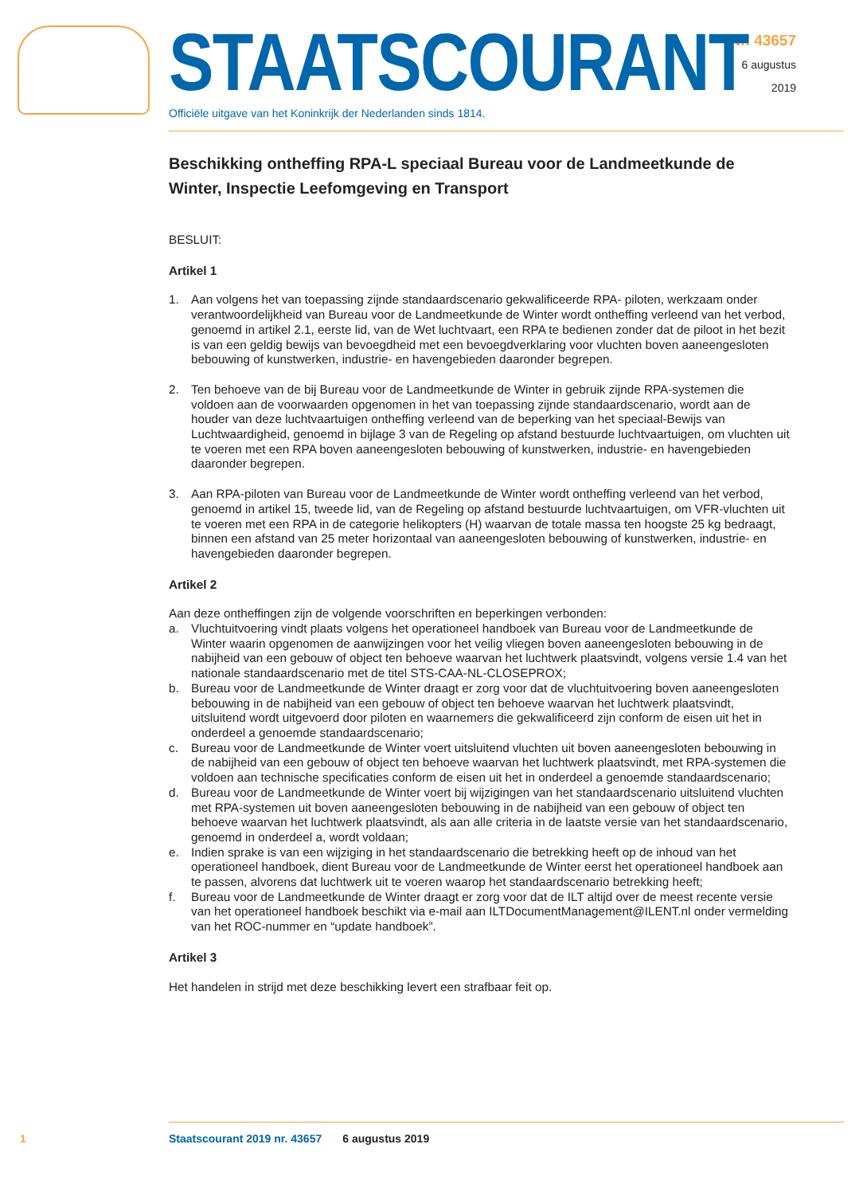Nr. 43657
6 augustus
2019
STAATSCOURANT
Officiële uitgave van het Koninkrijk der Nederlanden sinds 1814.
Beschikking ontheffing RPA-L speciaal Bureau voor de Landmeetkunde de Winter, Inspectie Leefomgeving en Transport
BESLUIT:
Artikel 1
1. Aan volgens het van toepassing zijnde standaardscenario gekwalificeerde RPA- piloten, werkzaam onder verantwoordelijkheid van Bureau voor de Landmeetkunde de Winter wordt ontheffing verleend van het verbod, genoemd in artikel 2.1, eerste lid, van de Wet luchtvaart, een RPA te bedienen zonder dat de piloot in het bezit is van een geldig bewijs van bevoegdheid met een bevoegdverklaring voor vluchten boven aaneengesloten bebouwing of kunstwerken, industrie- en havengebieden daaronder begrepen.
2. Ten behoeve van de bij Bureau voor de Landmeetkunde de Winter in gebruik zijnde RPA-systemen die voldoen aan de voorwaarden opgenomen in het van toepassing zijnde standaardscenario, wordt aan de houder van deze luchtvaartuigen ontheffing verleend van de beperking van het speciaal-Bewijs van Luchtwaardigheid, genoemd in bijlage 3 van de Regeling op afstand bestuurde luchtvaartuigen, om vluchten uit te voeren met een RPA boven aaneengesloten bebouwing of kunstwerken, industrie- en havengebieden daaronder begrepen.
3. Aan RPA-piloten van Bureau voor de Landmeetkunde de Winter wordt ontheffing verleend van het verbod, genoemd in artikel 15, tweede lid, van de Regeling op afstand bestuurde luchtvaartuigen, om VFR-vluchten uit te voeren met een RPA in de categorie helikopters (H) waarvan de totale massa ten hoogste 25 kg bedraagt, binnen een afstand van 25 meter horizontaal van aaneengesloten bebouwing of kunstwerken, industrie- en havengebieden daaronder begrepen.
Artikel 2
Aan deze ontheffingen zijn de volgende voorschriften en beperkingen verbonden:
a. Vluchtuitvoering vindt plaats volgens het operationeel handboek van Bureau voor de Landmeetkunde de Winter waarin opgenomen de aanwijzingen voor het veilig vliegen boven aaneengesloten bebouwing in de nabijheid van een gebouw of object ten behoeve waarvan het luchtwerk plaatsvindt, volgens versie 1.4 van het nationale standaardscenario met de titel STS-CAA-NL-CLOSEPROX;
b. Bureau voor de Landmeetkunde de Winter draagt er zorg voor dat de vluchtuitvoering boven aaneengesloten bebouwing in de nabijheid van een gebouw of object ten behoeve waarvan het luchtwerk plaatsvindt, uitsluitend wordt uitgevoerd door piloten en waarnemers die gekwalificeerd zijn conform de eisen uit het in onderdeel a genoemde standaardscenario;
c. Bureau voor de Landmeetkunde de Winter voert uitsluitend vluchten uit boven aaneengesloten bebouwing in de nabijheid van een gebouw of object ten behoeve waarvan het luchtwerk plaatsvindt, met RPA-systemen die voldoen aan technische specificaties conform de eisen uit het in onderdeel a genoemde standaardscenario;
d. Bureau voor de Landmeetkunde de Winter voert bij wijzigingen van het standaardscenario uitsluitend vluchten met RPA-systemen uit boven aaneengesloten bebouwing in de nabijheid van een gebouw of object ten behoeve waarvan het luchtwerk plaatsvindt, als aan alle criteria in de laatste versie van het standaardscenario, genoemd in onderdeel a, wordt voldaan;
e. Indien sprake is van een wijziging in het standaardscenario die betrekking heeft op de inhoud van het operationeel handboek, dient Bureau voor de Landmeetkunde de Winter eerst het operationeel handboek aan te passen, alvorens dat luchtwerk uit te voeren waarop het standaardscenario betrekking heeft;
f. Bureau voor de Landmeetkunde de Winter draagt er zorg voor dat de ILT altijd over de meest recente versie van het operationeel handboek beschikt via e-mail aan ILTDocumentManagement@ILENT.nl onder vermelding van het ROC-nummer en “update handboek”.
Artikel 3
Het handelen in strijd met deze beschikking levert een strafbaar feit op.
1 Staatscourant 2019 nr. 43657 6 augustus 2019